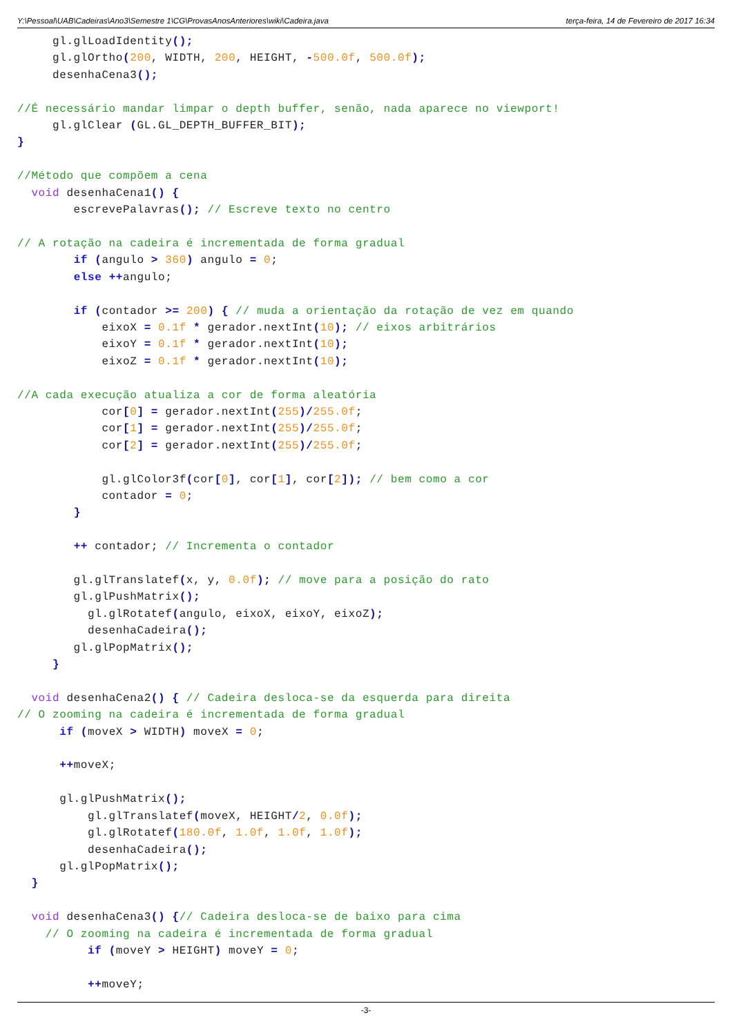Y:\Pessoal\UAB\Cadeiras\Ano3\Semestre 1\CG\ProvasAnosAnteriores\wiki\Cadeira.java terça-feira, 14 de Fevereiro de 2017 16:34
     gl.glLoadIdentity();
     gl.glOrtho(200, WIDTH, 200, HEIGHT, -500.0f, 500.0f);
     desenhaCena3();

//É necessário mandar limpar o depth buffer, senão, nada aparece no viewport!
     gl.glClear (GL.GL_DEPTH_BUFFER_BIT);
}

//Método que compõem a cena
  void desenhaCena1() {
        escrevePalavras(); // Escreve texto no centro

// A rotação na cadeira é incrementada de forma gradual
        if (angulo > 360) angulo = 0;
        else ++angulo;

        if (contador >= 200) { // muda a orientação da rotação de vez em quando
            eixoX = 0.1f * gerador.nextInt(10); // eixos arbitrários
            eixoY = 0.1f * gerador.nextInt(10);
            eixoZ = 0.1f * gerador.nextInt(10);

//A cada execução atualiza a cor de forma aleatória
            cor[0] = gerador.nextInt(255)/255.0f;
            cor[1] = gerador.nextInt(255)/255.0f;
            cor[2] = gerador.nextInt(255)/255.0f;

            gl.glColor3f(cor[0], cor[1], cor[2]); // bem como a cor
            contador = 0;
        }

        ++ contador; // Incrementa o contador

        gl.glTranslatef(x, y, 0.0f); // move para a posição do rato
        gl.glPushMatrix();
          gl.glRotatef(angulo, eixoX, eixoY, eixoZ);
          desenhaCadeira();
        gl.glPopMatrix();
     }

  void desenhaCena2() { // Cadeira desloca-se da esquerda para direita
// O zooming na cadeira é incrementada de forma gradual
      if (moveX > WIDTH) moveX = 0;

      ++moveX;

      gl.glPushMatrix();
          gl.glTranslatef(moveX, HEIGHT/2, 0.0f);
          gl.glRotatef(180.0f, 1.0f, 1.0f, 1.0f);
          desenhaCadeira();
      gl.glPopMatrix();
  }

  void desenhaCena3() {// Cadeira desloca-se de baixo para cima
    // O zooming na cadeira é incrementada de forma gradual
          if (moveY > HEIGHT) moveY = 0;

          ++moveY;
-3-